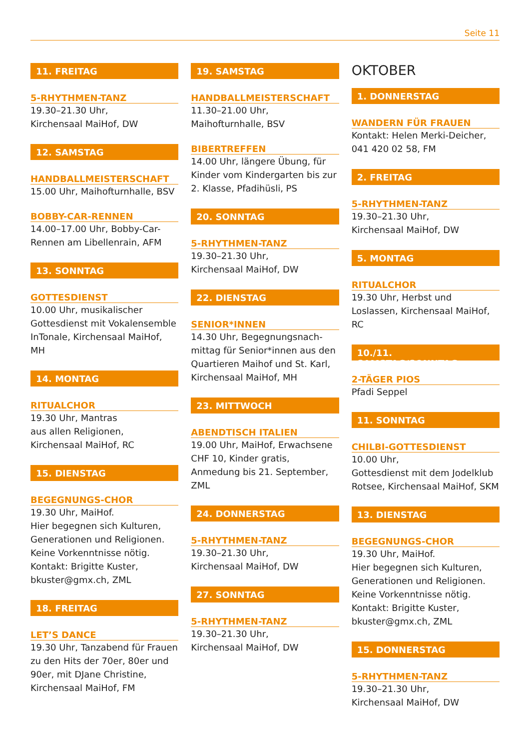Seite 11
11. FREITAG
5-RHYTHMEN-TANZ
19.30–21.30 Uhr,
Kirchensaal MaiHof, DW
12. SAMSTAG
HANDBALLMEISTERSCHAFT
15.00 Uhr, Maihofturnhalle, BSV
BOBBY-CAR-RENNEN
14.00–17.00 Uhr, Bobby-Car-Rennen am Libellenrain, AFM
13. SONNTAG
GOTTESDIENST
10.00 Uhr, musikalischer Gottesdienst mit Vokalensemble InTonale, Kirchensaal MaiHof, MH
14. MONTAG
RITUALCHOR
19.30 Uhr, Mantras
aus allen Religionen, Kirchensaal MaiHof, RC
15. DIENSTAG
BEGEGNUNGS-CHOR
19.30 Uhr, MaiHof.
Hier begegnen sich Kulturen, Generationen und Religionen. Keine Vorkenntnisse nötig. Kontakt: Brigitte Kuster, bkuster@gmx.ch, ZML
18. FREITAG
LET’S DANCE
19.30 Uhr, Tanzabend für Frauen zu den Hits der 70er, 80er und 90er, mit DJane Christine, Kirchensaal MaiHof, FM
19. SAMSTAG
HANDBALLMEISTERSCHAFT
11.30–21.00 Uhr,
Maihofturnhalle, BSV
BIBERTREFFEN
14.00 Uhr, längere Übung, für Kinder vom Kindergarten bis zur 2. Klasse, Pfadihüsli, PS
20. SONNTAG
5-RHYTHMEN-TANZ
19.30–21.30 Uhr,
Kirchensaal MaiHof, DW
22. DIENSTAG
SENIOR*INNEN
14.30 Uhr, Begegnungsnach-mittag für Senior*innen aus den Quartieren Maihof und St. Karl, Kirchensaal MaiHof, MH
23. MITTWOCH
ABENDTISCH ITALIEN
19.00 Uhr, MaiHof, Erwachsene CHF 10, Kinder gratis, Anmedung bis 21. September, ZML
24. DONNERSTAG
5-RHYTHMEN-TANZ
19.30–21.30 Uhr,
Kirchensaal MaiHof, DW
27. SONNTAG
5-RHYTHMEN-TANZ
19.30–21.30 Uhr,
Kirchensaal MaiHof, DW
OKTOBER
1. DONNERSTAG
WANDERN FÜR FRAUEN
Kontakt: Helen Merki-Deicher, 041 420 02 58, FM
2. FREITAG
5-RHYTHMEN-TANZ
19.30–21.30 Uhr,
Kirchensaal MaiHof, DW
5. MONTAG
RITUALCHOR
19.30 Uhr, Herbst und Loslassen, Kirchensaal MaiHof, RC
10./11. SAMSTAG/SONNTAG
2-TÄGER PIOS
Pfadi Seppel
11. SONNTAG
CHILBI-GOTTESDIENST
10.00 Uhr,
Gottesdienst mit dem Jodelklub Rotsee, Kirchensaal MaiHof, SKM
13. DIENSTAG
BEGEGNUNGS-CHOR
19.30 Uhr, MaiHof.
Hier begegnen sich Kulturen, Generationen und Religionen. Keine Vorkenntnisse nötig. Kontakt: Brigitte Kuster, bkuster@gmx.ch, ZML
15. DONNERSTAG
5-RHYTHMEN-TANZ
19.30–21.30 Uhr,
Kirchensaal MaiHof, DW